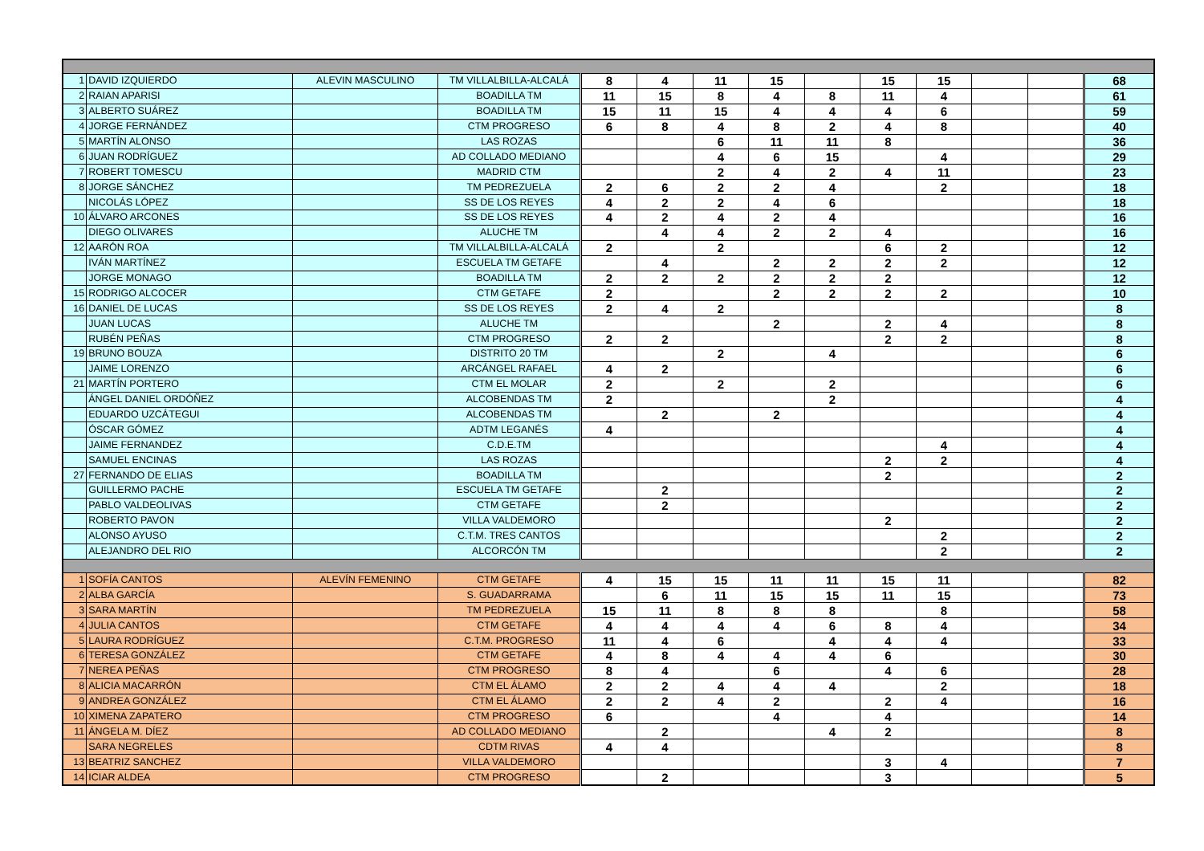| 1 | DAVID IZQUIERDO | ALEVIN MASCULINO | TM VILLALBILLA-ALCALÁ | 8 | 4 | 11 | 15 | | 15 | 15 | | | 68 |
| 2 | RAIAN APARISI | | BOADILLA TM | 11 | 15 | 8 | 4 | 8 | 11 | 4 | | | 61 |
| 3 | ALBERTO SUÁREZ | | BOADILLA TM | 15 | 11 | 15 | 4 | 4 | 4 | 6 | | | 59 |
| 4 | JORGE FERNÁNDEZ | | CTM PROGRESO | 6 | 8 | 4 | 8 | 2 | 4 | 8 | | | 40 |
| 5 | MARTÍN ALONSO | | LAS ROZAS | | | 6 | 11 | 11 | 8 | | | | 36 |
| 6 | JUAN RODRÍGUEZ | | AD COLLADO MEDIANO | | | 4 | 6 | 15 | | 4 | | | 29 |
| 7 | ROBERT TOMESCU | | MADRID CTM | | | 2 | 4 | 2 | 4 | 11 | | | 23 |
| 8 | JORGE SÁNCHEZ | | TM PEDREZUELA | 2 | 6 | 2 | 2 | 4 | | 2 | | | 18 |
| | NICOLÁS LÓPEZ | | SS DE LOS REYES | 4 | 2 | 2 | 4 | 6 | | | | | 18 |
| 10 | ÁLVARO ARCONES | | SS DE LOS REYES | 4 | 2 | 4 | 2 | 4 | | | | | 16 |
| | DIEGO OLIVARES | | ALUCHE TM | | 4 | 4 | 2 | 2 | 4 | | | | 16 |
| 12 | AARÓN ROA | | TM VILLALBILLA-ALCALÁ | 2 | | 2 | | | 6 | 2 | | | 12 |
| | IVÁN MARTÍNEZ | | ESCUELA TM GETAFE | | 4 | | 2 | 2 | 2 | 2 | | | 12 |
| | JORGE MONAGO | | BOADILLA TM | 2 | 2 | 2 | 2 | 2 | 2 | | | | 12 |
| 15 | RODRIGO ALCOCER | | CTM GETAFE | 2 | | | 2 | 2 | 2 | 2 | | | 10 |
| 16 | DANIEL DE LUCAS | | SS DE LOS REYES | 2 | 4 | 2 | | | | | | | 8 |
| | JUAN LUCAS | | ALUCHE TM | | | | 2 | | 2 | 4 | | | 8 |
| | RUBÉN PEÑAS | | CTM PROGRESO | 2 | 2 | | | | 2 | 2 | | | 8 |
| 19 | BRUNO BOUZA | | DISTRITO 20 TM | | | 2 | | 4 | | | | | 6 |
| | JAIME LORENZO | | ARCÁNGEL RAFAEL | 4 | 2 | | | | | | | | 6 |
| 21 | MARTÍN PORTERO | | CTM EL MOLAR | 2 | | 2 | | 2 | | | | | 6 |
| | ÁNGEL DANIEL ORDÓÑEZ | | ALCOBENDAS TM | 2 | | | | 2 | | | | | 4 |
| | EDUARDO UZCÁTEGUI | | ALCOBENDAS TM | | 2 | | 2 | | | | | | 4 |
| | ÓSCAR GÓMEZ | | ADTM LEGANÉS | 4 | | | | | | | | | 4 |
| | JAIME FERNANDEZ | | C.D.E.TM | | | | | | | 4 | | | 4 |
| | SAMUEL ENCINAS | | LAS ROZAS | | | | | | 2 | 2 | | | 4 |
| 27 | FERNANDO DE ELIAS | | BOADILLA TM | | | | | | 2 | | | | 2 |
| | GUILLERMO PACHE | | ESCUELA TM GETAFE | | 2 | | | | | | | | 2 |
| | PABLO VALDEOLIVAS | | CTM GETAFE | | 2 | | | | | | | | 2 |
| | ROBERTO PAVON | | VILLA VALDEMORO | | | | | | 2 | | | | 2 |
| | ALONSO AYUSO | | C.T.M. TRES CANTOS | | | | | | | 2 | | | 2 |
| | ALEJANDRO DEL RIO | | ALCORCÓN TM | | | | | | | 2 | | | 2 |
| 1 | SOFÍA CANTOS | ALEVÍN FEMENINO | CTM GETAFE | 4 | 15 | 15 | 11 | 11 | 15 | 11 | | | 82 |
| 2 | ALBA GARCÍA | | S. GUADARRAMA | | 6 | 11 | 15 | 15 | 11 | 15 | | | 73 |
| 3 | SARA MARTÍN | | TM PEDREZUELA | 15 | 11 | 8 | 8 | 8 | | 8 | | | 58 |
| 4 | JULIA CANTOS | | CTM GETAFE | 4 | 4 | 4 | 4 | 6 | 8 | 4 | | | 34 |
| 5 | LAURA RODRÍGUEZ | | C.T.M. PROGRESO | 11 | 4 | 6 | | 4 | 4 | 4 | | | 33 |
| 6 | TERESA GONZÁLEZ | | CTM GETAFE | 4 | 8 | 4 | 4 | 4 | 6 | | | | 30 |
| 7 | NEREA PEÑAS | | CTM PROGRESO | 8 | 4 | | 6 | | 4 | 6 | | | 28 |
| 8 | ALICIA MACARRÓN | | CTM EL ÁLAMO | 2 | 2 | 4 | 4 | 4 | | 2 | | | 18 |
| 9 | ANDREA GONZÁLEZ | | CTM EL ÁLAMO | 2 | 2 | 4 | 2 | | 2 | 4 | | | 16 |
| 10 | XIMENA ZAPATERO | | CTM PROGRESO | 6 | | | 4 | | 4 | | | | 14 |
| 11 | ÁNGELA M. DÍEZ | | AD COLLADO MEDIANO | | 2 | | | 4 | 2 | | | | 8 |
| | SARA NEGRELES | | CDTM RIVAS | 4 | 4 | | | | | | | | 8 |
| 13 | BEATRIZ SANCHEZ | | VILLA VALDEMORO | | | | | | 3 | 4 | | | 7 |
| 14 | ICIAR ALDEA | | CTM PROGRESO | | 2 | | | | 3 | | | | 5 |